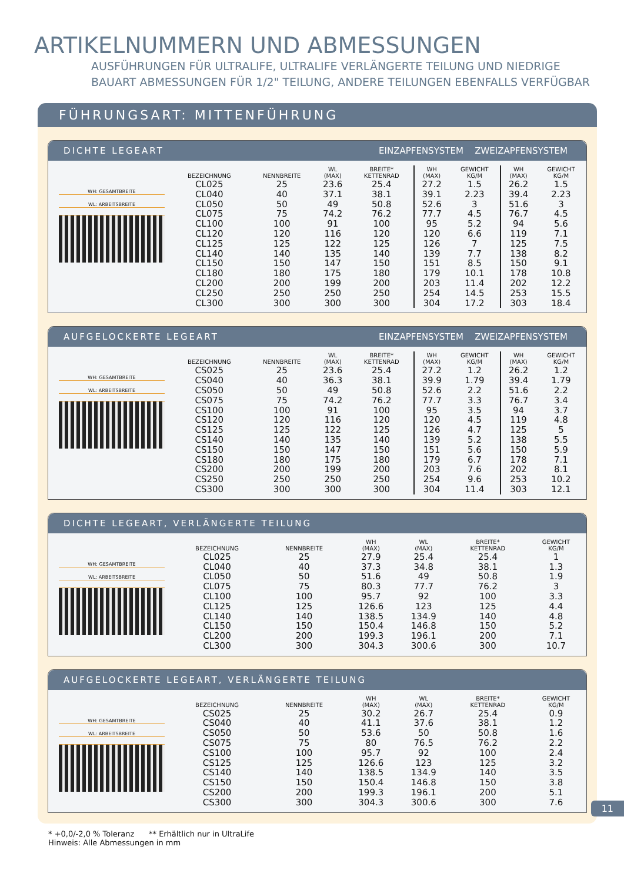ARTIKELNUMMERN UND ABMESSUNGEN
AUSFÜHRUNGEN FÜR ULTRALIFE, ULTRALIFE VERLÄNGERTE TEILUNG UND NIEDRIGE
BAUART ABMESSUNGEN FÜR 1/2" TEILUNG, ANDERE TEILUNGEN EBENFALLS VERFÜGBAR
FÜHRUNGSART: MITTENFÜHRUNG
DICHTE LEGEART EINZAPFENSYSTEM ZWEIZAPFENSYSTEM
WH: GESAMTBREITE
WL: ARBEITSBREITE
| BEZEICHNUNG | NENNBREITE | WL (MAX) | BREITE* KETTENRAD | WH (MAX) | GEWICHT KG/M | WH (MAX) | GEWICHT KG/M |
| --- | --- | --- | --- | --- | --- | --- | --- |
| CL025 | 25 | 23.6 | 25.4 | 27.2 | 1.5 | 26.2 | 1.5 |
| CL040 | 40 | 37.1 | 38.1 | 39.1 | 2.23 | 39.4 | 2.23 |
| CL050 | 50 | 49 | 50.8 | 52.6 | 3 | 51.6 | 3 |
| CL075 | 75 | 74.2 | 76.2 | 77.7 | 4.5 | 76.7 | 4.5 |
| CL100 | 100 | 91 | 100 | 95 | 5.2 | 94 | 5.6 |
| CL120 | 120 | 116 | 120 | 120 | 6.6 | 119 | 7.1 |
| CL125 | 125 | 122 | 125 | 126 | 7 | 125 | 7.5 |
| CL140 | 140 | 135 | 140 | 139 | 7.7 | 138 | 8.2 |
| CL150 | 150 | 147 | 150 | 151 | 8.5 | 150 | 9.1 |
| CL180 | 180 | 175 | 180 | 179 | 10.1 | 178 | 10.8 |
| CL200 | 200 | 199 | 200 | 203 | 11.4 | 202 | 12.2 |
| CL250 | 250 | 250 | 250 | 254 | 14.5 | 253 | 15.5 |
| CL300 | 300 | 300 | 300 | 304 | 17.2 | 303 | 18.4 |
AUFGELOCKERTE LEGEART EINZAPFENSYSTEM ZWEIZAPFENSYSTEM
WH: GESAMTBREITE
WL: ARBEITSBREITE
| BEZEICHNUNG | NENNBREITE | WL (MAX) | BREITE* KETTENRAD | WH (MAX) | GEWICHT KG/M | WH (MAX) | GEWICHT KG/M |
| --- | --- | --- | --- | --- | --- | --- | --- |
| CS025 | 25 | 23.6 | 25.4 | 27.2 | 1.2 | 26.2 | 1.2 |
| CS040 | 40 | 36.3 | 38.1 | 39.9 | 1.79 | 39.4 | 1.79 |
| CS050 | 50 | 49 | 50.8 | 52.6 | 2.2 | 51.6 | 2.2 |
| CS075 | 75 | 74.2 | 76.2 | 77.7 | 3.3 | 76.7 | 3.4 |
| CS100 | 100 | 91 | 100 | 95 | 3.5 | 94 | 3.7 |
| CS120 | 120 | 116 | 120 | 120 | 4.5 | 119 | 4.8 |
| CS125 | 125 | 122 | 125 | 126 | 4.7 | 125 | 5 |
| CS140 | 140 | 135 | 140 | 139 | 5.2 | 138 | 5.5 |
| CS150 | 150 | 147 | 150 | 151 | 5.6 | 150 | 5.9 |
| CS180 | 180 | 175 | 180 | 179 | 6.7 | 178 | 7.1 |
| CS200 | 200 | 199 | 200 | 203 | 7.6 | 202 | 8.1 |
| CS250 | 250 | 250 | 250 | 254 | 9.6 | 253 | 10.2 |
| CS300 | 300 | 300 | 300 | 304 | 11.4 | 303 | 12.1 |
DICHTE LEGEART, VERLÄNGERTE TEILUNG
WH: GESAMTBREITE
WL: ARBEITSBREITE
| BEZEICHNUNG | NENNBREITE | WH (MAX) | WL (MAX) | BREITE* KETTENRAD | GEWICHT KG/M |
| --- | --- | --- | --- | --- | --- |
| CL025 | 25 | 27.9 | 25.4 | 25.4 | 1 |
| CL040 | 40 | 37.3 | 34.8 | 38.1 | 1.3 |
| CL050 | 50 | 51.6 | 49 | 50.8 | 1.9 |
| CL075 | 75 | 80.3 | 77.7 | 76.2 | 3 |
| CL100 | 100 | 95.7 | 92 | 100 | 3.3 |
| CL125 | 125 | 126.6 | 123 | 125 | 4.4 |
| CL140 | 140 | 138.5 | 134.9 | 140 | 4.8 |
| CL150 | 150 | 150.4 | 146.8 | 150 | 5.2 |
| CL200 | 200 | 199.3 | 196.1 | 200 | 7.1 |
| CL300 | 300 | 304.3 | 300.6 | 300 | 10.7 |
AUFGELOCKERTE LEGEART, VERLÄNGERTE TEILUNG
WH: GESAMTBREITE
WL: ARBEITSBREITE
| BEZEICHNUNG | NENNBREITE | WH (MAX) | WL (MAX) | BREITE* KETTENRAD | GEWICHT KG/M |
| --- | --- | --- | --- | --- | --- |
| CS025 | 25 | 30.2 | 26.7 | 25.4 | 0.9 |
| CS040 | 40 | 41.1 | 37.6 | 38.1 | 1.2 |
| CS050 | 50 | 53.6 | 50 | 50.8 | 1.6 |
| CS075 | 75 | 80 | 76.5 | 76.2 | 2.2 |
| CS100 | 100 | 95.7 | 92 | 100 | 2.4 |
| CS125 | 125 | 126.6 | 123 | 125 | 3.2 |
| CS140 | 140 | 138.5 | 134.9 | 140 | 3.5 |
| CS150 | 150 | 150.4 | 146.8 | 150 | 3.8 |
| CS200 | 200 | 199.3 | 196.1 | 200 | 5.1 |
| CS300 | 300 | 304.3 | 300.6 | 300 | 7.6 |
* +0,0/-2,0 % Toleranz ** Erhältlich nur in UltraLife
Hinweis: Alle Abmessungen in mm
11